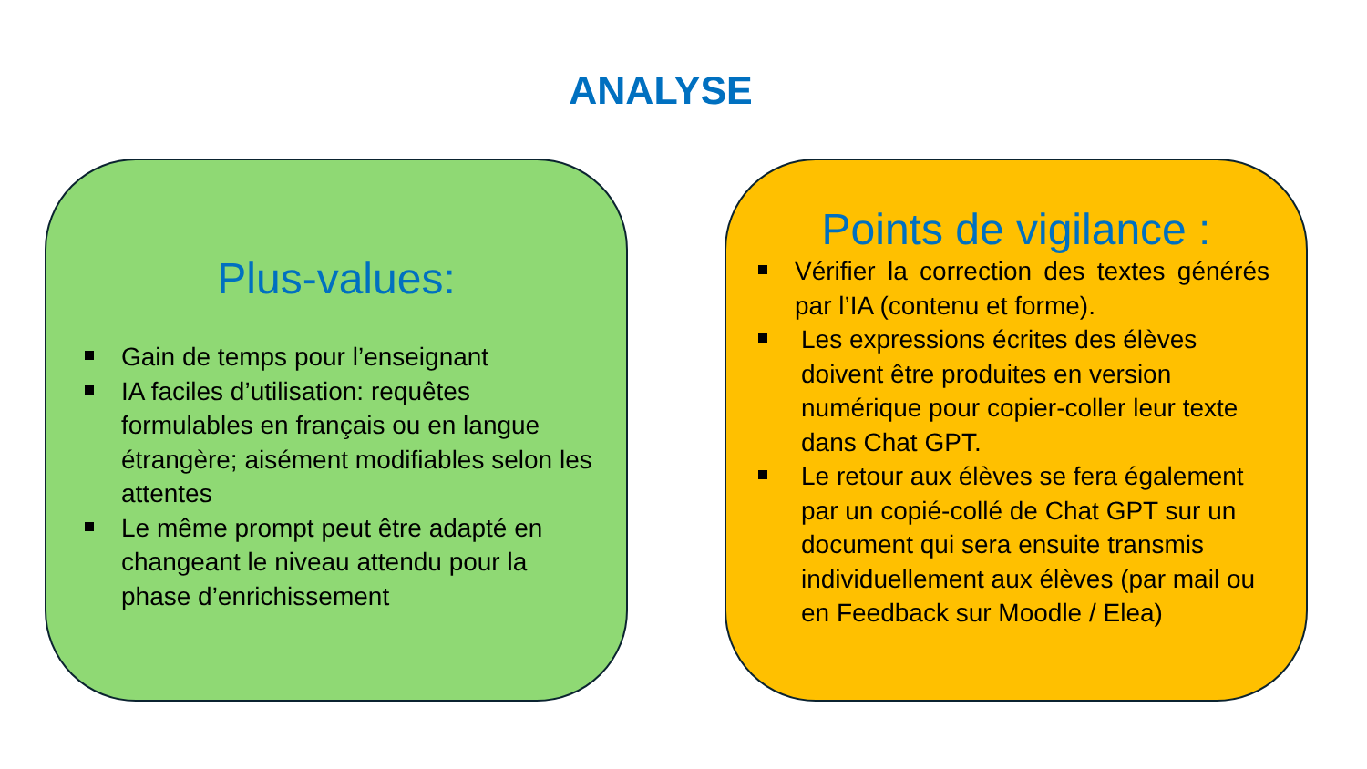ANALYSE
Plus-values:
Gain de temps pour l’enseignant
IA faciles d’utilisation: requêtes formulables en français ou en langue étrangère; aisément modifiables selon les attentes
Le même prompt peut être adapté en changeant le niveau attendu pour la phase d’enrichissement
Points de vigilance :
Vérifier la correction des textes générés par l’IA (contenu et forme).
Les expressions écrites des élèves doivent être produites en version numérique pour copier-coller leur texte dans Chat GPT.
Le retour aux élèves se fera également par un copié-collé de Chat GPT sur un document qui sera ensuite transmis individuellement aux élèves (par mail ou en Feedback sur Moodle / Elea)